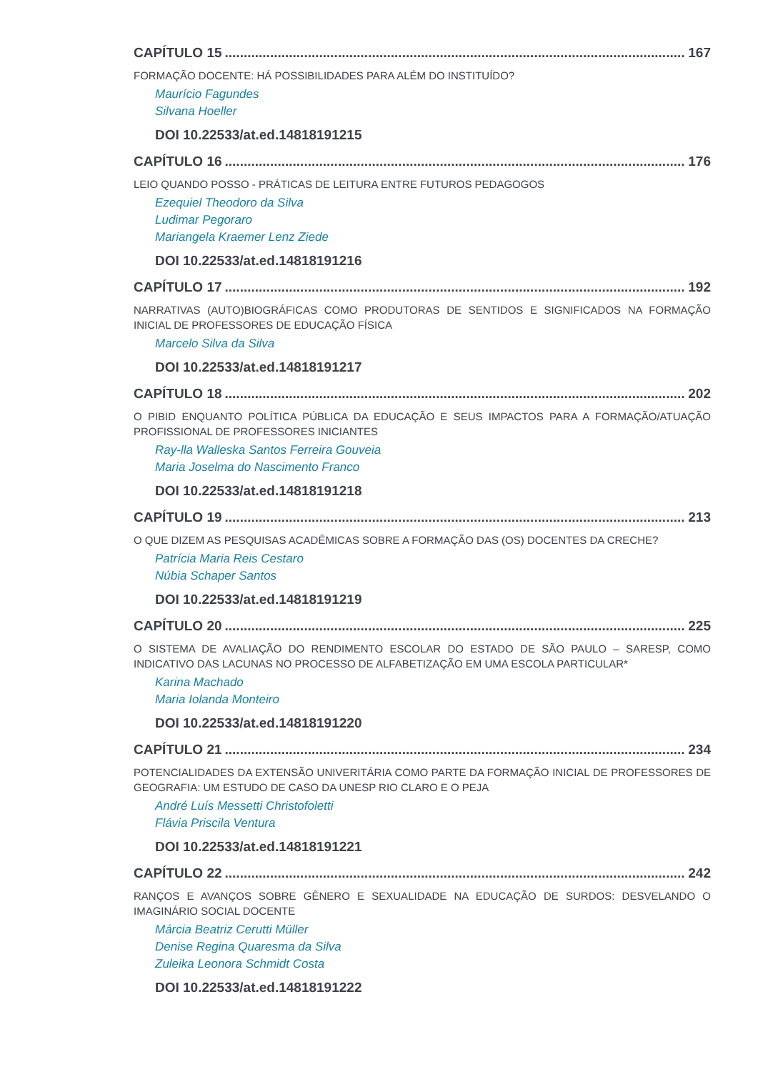CAPÍTULO 15 167
FORMAÇÃO DOCENTE: HÁ POSSIBILIDADES PARA ALÉM DO INSTITUÍDO?
Maurício Fagundes
Silvana Hoeller
DOI 10.22533/at.ed.14818191215
CAPÍTULO 16 176
LEIO QUANDO POSSO - PRÁTICAS DE LEITURA ENTRE FUTUROS PEDAGOGOS
Ezequiel Theodoro da Silva
Ludimar Pegoraro
Mariangela Kraemer Lenz Ziede
DOI 10.22533/at.ed.14818191216
CAPÍTULO 17 192
NARRATIVAS (AUTO)BIOGRÁFICAS COMO PRODUTORAS DE SENTIDOS E SIGNIFICADOS NA FORMAÇÃO INICIAL DE PROFESSORES DE EDUCAÇÃO FÍSICA
Marcelo Silva da Silva
DOI 10.22533/at.ed.14818191217
CAPÍTULO 18 202
O PIBID ENQUANTO POLÍTICA PÚBLICA DA EDUCAÇÃO E SEUS IMPACTOS PARA A FORMAÇÃO/ATUAÇÃO PROFISSIONAL DE PROFESSORES INICIANTES
Ray-lla Walleska Santos Ferreira Gouveia
Maria Joselma do Nascimento Franco
DOI 10.22533/at.ed.14818191218
CAPÍTULO 19 213
O QUE DIZEM AS PESQUISAS ACADÊMICAS SOBRE A FORMAÇÃO DAS (OS) DOCENTES DA CRECHE?
Patrícia Maria Reis Cestaro
Núbia Schaper Santos
DOI 10.22533/at.ed.14818191219
CAPÍTULO 20 225
O SISTEMA DE AVALIAÇÃO DO RENDIMENTO ESCOLAR DO ESTADO DE SÃO PAULO – SARESP, COMO INDICATIVO DAS LACUNAS NO PROCESSO DE ALFABETIZAÇÃO EM UMA ESCOLA PARTICULAR*
Karina Machado
Maria Iolanda Monteiro
DOI 10.22533/at.ed.14818191220
CAPÍTULO 21 234
POTENCIALIDADES DA EXTENSÃO UNIVERITÁRIA COMO PARTE DA FORMAÇÃO INICIAL DE PROFESSORES DE GEOGRAFIA: UM ESTUDO DE CASO DA UNESP RIO CLARO E O PEJA
André Luís Messetti Christofoletti
Flávia Priscila Ventura
DOI 10.22533/at.ed.14818191221
CAPÍTULO 22 242
RANÇOS E AVANÇOS SOBRE GÊNERO E SEXUALIDADE NA EDUCAÇÃO DE SURDOS: DESVELANDO O IMAGINÁRIO SOCIAL DOCENTE
Márcia Beatriz Cerutti Müller
Denise Regina Quaresma da Silva
Zuleika Leonora Schmidt Costa
DOI 10.22533/at.ed.14818191222